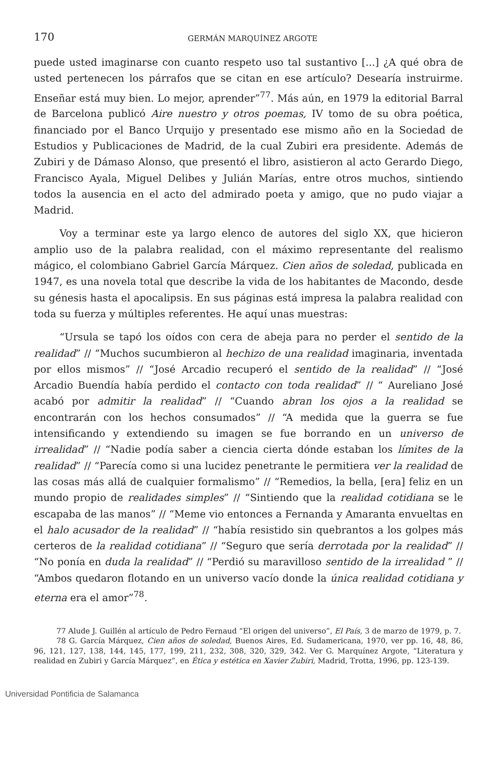170 GERMÁN MARQUÍNEZ ARGOTE
puede usted imaginarse con cuanto respeto uso tal sustantivo [...] ¿A qué obra de usted pertenecen los párrafos que se citan en ese artículo? Desearía instruirme. Enseñar está muy bien. Lo mejor, aprender”<sup>77</sup>. Más aún, en 1979 la editorial Barral de Barcelona publicó Aire nuestro y otros poemas, IV tomo de su obra poética, financiado por el Banco Urquijo y presentado ese mismo año en la Sociedad de Estudios y Publicaciones de Madrid, de la cual Zubiri era presidente. Además de Zubiri y de Dámaso Alonso, que presentó el libro, asistieron al acto Gerardo Diego, Francisco Ayala, Miguel Delibes y Julián Marías, entre otros muchos, sintiendo todos la ausencia en el acto del admirado poeta y amigo, que no pudo viajar a Madrid.
Voy a terminar este ya largo elenco de autores del siglo XX, que hicieron amplio uso de la palabra realidad, con el máximo representante del realismo mágico, el colombiano Gabriel García Márquez. Cien años de soledad, publicada en 1947, es una novela total que describe la vida de los habitantes de Macondo, desde su génesis hasta el apocalipsis. En sus páginas está impresa la palabra realidad con toda su fuerza y múltiples referentes. He aquí unas muestras:
“Ursula se tapó los oídos con cera de abeja para no perder el sentido de la realidad” // “Muchos sucumbieron al hechizo de una realidad imaginaria, inventada por ellos mismos” // “José Arcadio recuperó el sentido de la realidad” // “José Arcadio Buendía había perdido el contacto con toda realidad” // “ Aureliano José acabó por admitir la realidad” // “Cuando abran los ojos a la realidad se encontrarán con los hechos consumados” // “A medida que la guerra se fue intensificando y extendiendo su imagen se fue borrando en un universo de irrealidad” // “Nadie podía saber a ciencia cierta dónde estaban los límites de la realidad” // “Parecía como si una lucidez penetrante le permitiera ver la realidad de las cosas más allá de cualquier formalismo” // “Remedios, la bella, [era] feliz en un mundo propio de realidades simples” // “Sintiendo que la realidad cotidiana se le escapaba de las manos” // “Meme vio entonces a Fernanda y Amaranta envueltas en el halo acusador de la realidad” // “había resistido sin quebrantos a los golpes más certeros de la realidad cotidiana” // “Seguro que sería derrotada por la realidad” // “No ponía en duda la realidad” // “Perdió su maravilloso sentido de la irrealidad ” // “Ambos quedaron flotando en un universo vacío donde la única realidad cotidiana y eterna era el amor”<sup>78</sup>.
77 Alude J. Guillén al artículo de Pedro Fernaud “El origen del universo”, El País, 3 de marzo de 1979, p. 7.
78 G. García Márquez, Cien años de soledad, Buenos Aires, Ed. Sudamericana, 1970, ver pp. 16, 48, 86, 96, 121, 127, 138, 144, 145, 177, 199, 211, 232, 308, 320, 329, 342. Ver G. Marquínez Argote, “Literatura y realidad en Zubiri y García Márquez”, en Ética y estética en Xavier Zubiri, Madrid, Trotta, 1996, pp. 123-139.
Universidad Pontificia de Salamanca